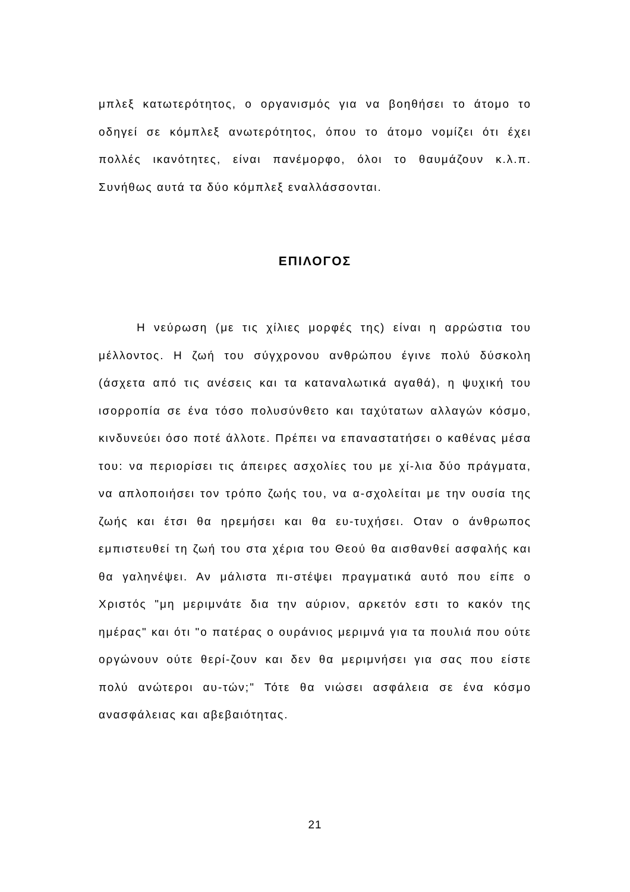μπλεξ κατωτερότητος, ο οργανισμός για να βοηθήσει το άτομο το οδηγεί σε κόμπλεξ ανωτερότητος, όπου το άτομο νομίζει ότι έχει πολλές ικανότητες, είναι πανέμορφο, όλοι το θαυμάζουν κ.λ.π. Συνήθως αυτά τα δύο κόμπλεξ εναλλάσσονται.
ΕΠΙΛΟΓΟΣ
Η νεύρωση (με τις χίλιες μορφές της) είναι η αρρώστια του μέλλοντος. Η ζωή του σύγχρονου ανθρώπου έγινε πολύ δύσκολη (άσχετα από τις ανέσεις και τα καταναλωτικά αγαθά), η ψυχική του ισορροπία σε ένα τόσο πολυσύνθετο και ταχύτατων αλλαγών κόσμο, κινδυνεύει όσο ποτέ άλλοτε. Πρέπει να επαναστατήσει ο καθένας μέσα του: να περιορίσει τις άπειρες ασχολίες του με χί-λια δύο πράγματα, να απλοποιήσει τον τρόπο ζωής του, να α-σχολείται με την ουσία της ζωής και έτσι θα ηρεμήσει και θα ευ-τυχήσει. Οταν ο άνθρωπος εμπιστευθεί τη ζωή του στα χέρια του Θεού θα αισθανθεί ασφαλής και θα γαληνέψει. Αν μάλιστα πι-στέψει πραγματικά αυτό που είπε ο Χριστός "μη μεριμνάτε δια την αύριον, αρκετόν εστι το κακόν της ημέρας" και ότι "ο πατέρας ο ουράνιος μεριμνά για τα πουλιά που ούτε οργώνουν ούτε θερί-ζουν και δεν θα μεριμνήσει για σας που είστε πολύ ανώτεροι αυ-τών;" Τότε θα νιώσει ασφάλεια σε ένα κόσμο ανασφάλειας και αβεβαιότητας.
21